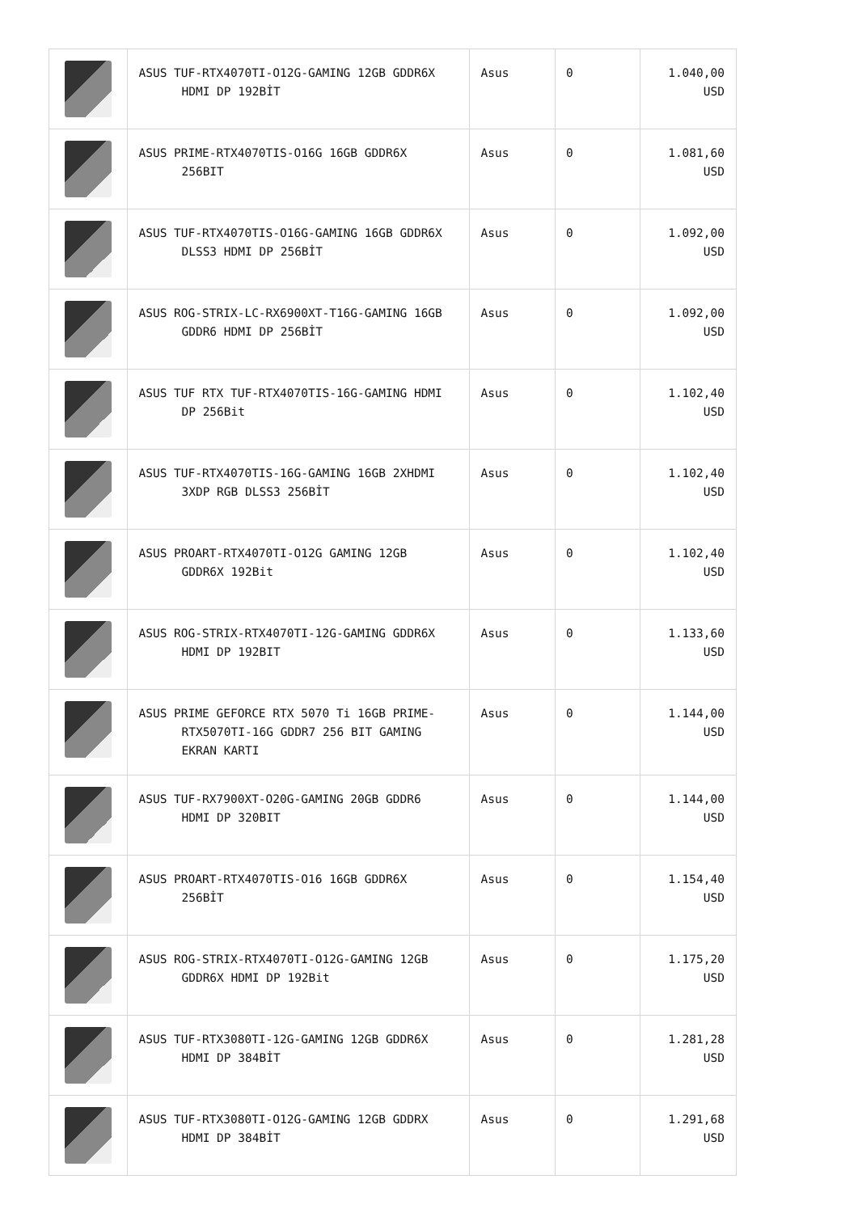| | ASUS TUF-RTX4070TI-O12G-GAMING 12GB GDDR6X HDMI DP 192BİT | Asus | 0 | 1.040,00 USD |
| | ASUS PRIME-RTX4070TIS-O16G 16GB GDDR6X 256BIT | Asus | 0 | 1.081,60 USD |
| | ASUS TUF-RTX4070TIS-O16G-GAMING 16GB GDDR6X DLSS3 HDMI DP 256BİT | Asus | 0 | 1.092,00 USD |
| | ASUS ROG-STRIX-LC-RX6900XT-T16G-GAMING 16GB GDDR6 HDMI DP 256BİT | Asus | 0 | 1.092,00 USD |
| | ASUS TUF RTX TUF-RTX4070TIS-16G-GAMING HDMI DP 256Bit | Asus | 0 | 1.102,40 USD |
| | ASUS TUF-RTX4070TIS-16G-GAMING 16GB 2XHDMI 3XDP RGB DLSS3 256BİT | Asus | 0 | 1.102,40 USD |
| | ASUS PROART-RTX4070TI-O12G GAMING 12GB GDDR6X 192Bit | Asus | 0 | 1.102,40 USD |
| | ASUS ROG-STRIX-RTX4070TI-12G-GAMING GDDR6X HDMI DP 192BIT | Asus | 0 | 1.133,60 USD |
| | ASUS PRIME GEFORCE RTX 5070 Ti 16GB PRIME- RTX5070TI-16G GDDR7 256 BIT GAMING EKRAN KARTI | Asus | 0 | 1.144,00 USD |
| | ASUS TUF-RX7900XT-O20G-GAMING 20GB GDDR6 HDMI DP 320BIT | Asus | 0 | 1.144,00 USD |
| | ASUS PROART-RTX4070TIS-O16 16GB GDDR6X 256BİT | Asus | 0 | 1.154,40 USD |
| | ASUS ROG-STRIX-RTX4070TI-O12G-GAMING 12GB GDDR6X HDMI DP 192Bit | Asus | 0 | 1.175,20 USD |
| | ASUS TUF-RTX3080TI-12G-GAMING 12GB GDDR6X HDMI DP 384BİT | Asus | 0 | 1.281,28 USD |
| | ASUS TUF-RTX3080TI-O12G-GAMING 12GB GDDRX HDMI DP 384BİT | Asus | 0 | 1.291,68 USD |